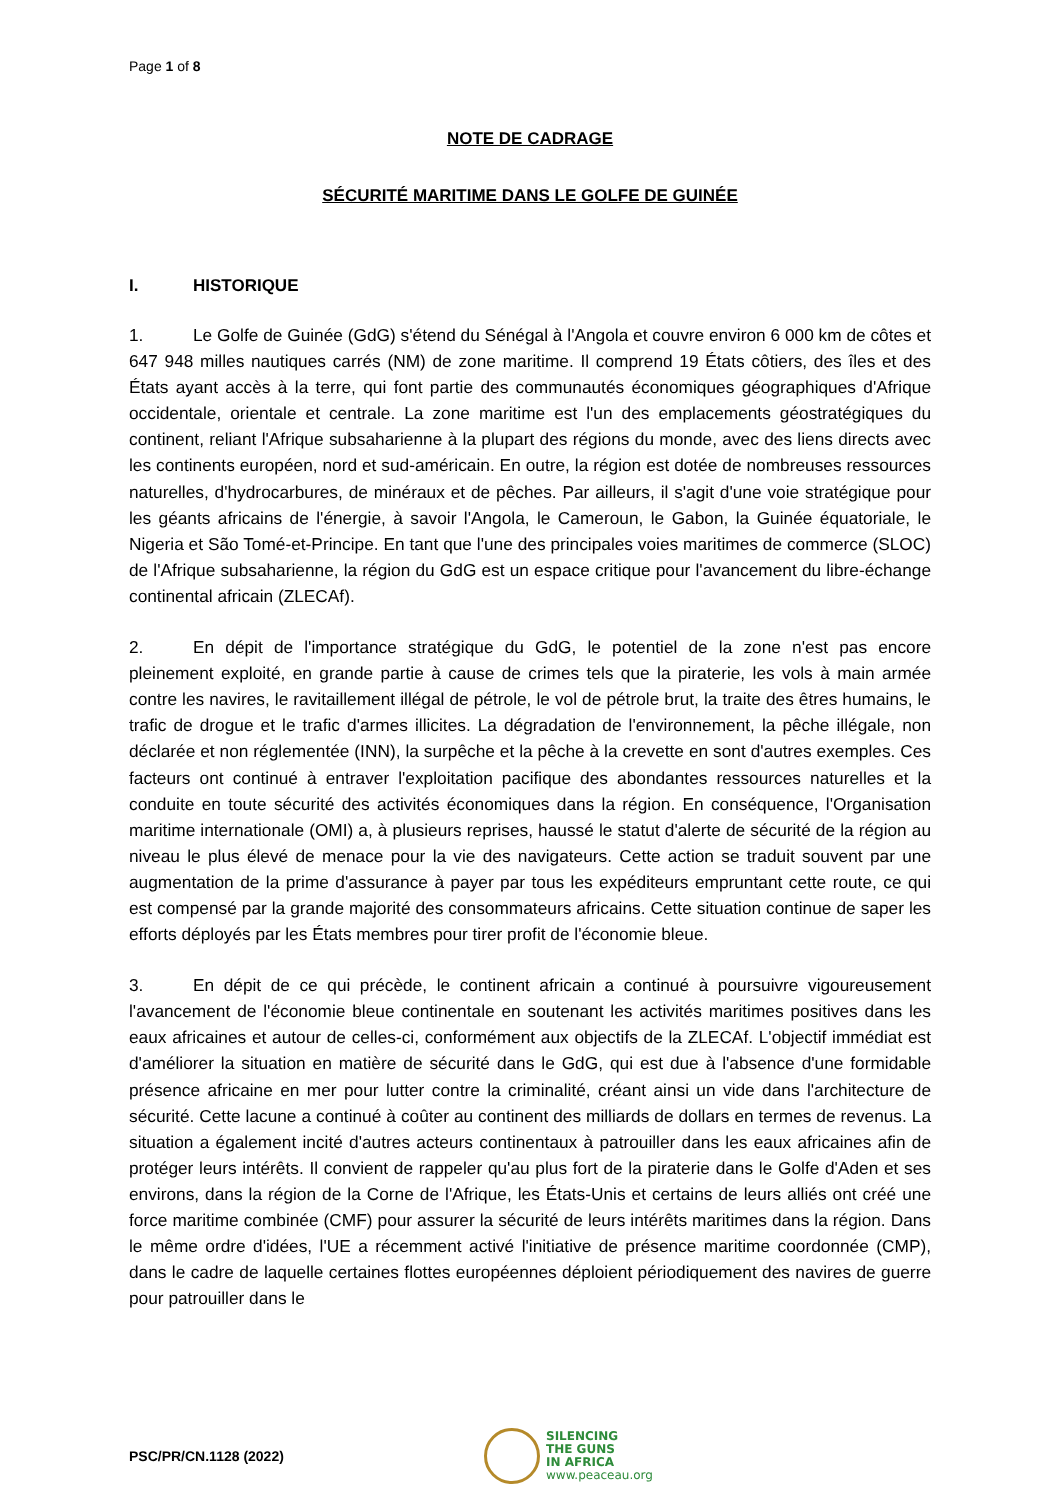Page 1 of 8
NOTE DE CADRAGE
SÉCURITÉ MARITIME DANS LE GOLFE DE GUINÉE
I. HISTORIQUE
1. Le Golfe de Guinée (GdG) s'étend du Sénégal à l'Angola et couvre environ 6 000 km de côtes et 647 948 milles nautiques carrés (NM) de zone maritime. Il comprend 19 États côtiers, des îles et des États ayant accès à la terre, qui font partie des communautés économiques géographiques d'Afrique occidentale, orientale et centrale. La zone maritime est l'un des emplacements géostratégiques du continent, reliant l'Afrique subsaharienne à la plupart des régions du monde, avec des liens directs avec les continents européen, nord et sud-américain. En outre, la région est dotée de nombreuses ressources naturelles, d'hydrocarbures, de minéraux et de pêches. Par ailleurs, il s'agit d'une voie stratégique pour les géants africains de l'énergie, à savoir l'Angola, le Cameroun, le Gabon, la Guinée équatoriale, le Nigeria et São Tomé-et-Principe. En tant que l'une des principales voies maritimes de commerce (SLOC) de l'Afrique subsaharienne, la région du GdG est un espace critique pour l'avancement du libre-échange continental africain (ZLECAf).
2. En dépit de l'importance stratégique du GdG, le potentiel de la zone n'est pas encore pleinement exploité, en grande partie à cause de crimes tels que la piraterie, les vols à main armée contre les navires, le ravitaillement illégal de pétrole, le vol de pétrole brut, la traite des êtres humains, le trafic de drogue et le trafic d'armes illicites. La dégradation de l'environnement, la pêche illégale, non déclarée et non réglementée (INN), la surpêche et la pêche à la crevette en sont d'autres exemples. Ces facteurs ont continué à entraver l'exploitation pacifique des abondantes ressources naturelles et la conduite en toute sécurité des activités économiques dans la région. En conséquence, l'Organisation maritime internationale (OMI) a, à plusieurs reprises, haussé le statut d'alerte de sécurité de la région au niveau le plus élevé de menace pour la vie des navigateurs. Cette action se traduit souvent par une augmentation de la prime d'assurance à payer par tous les expéditeurs empruntant cette route, ce qui est compensé par la grande majorité des consommateurs africains. Cette situation continue de saper les efforts déployés par les États membres pour tirer profit de l'économie bleue.
3. En dépit de ce qui précède, le continent africain a continué à poursuivre vigoureusement l'avancement de l'économie bleue continentale en soutenant les activités maritimes positives dans les eaux africaines et autour de celles-ci, conformément aux objectifs de la ZLECAf. L'objectif immédiat est d'améliorer la situation en matière de sécurité dans le GdG, qui est due à l'absence d'une formidable présence africaine en mer pour lutter contre la criminalité, créant ainsi un vide dans l'architecture de sécurité. Cette lacune a continué à coûter au continent des milliards de dollars en termes de revenus. La situation a également incité d'autres acteurs continentaux à patrouiller dans les eaux africaines afin de protéger leurs intérêts. Il convient de rappeler qu'au plus fort de la piraterie dans le Golfe d'Aden et ses environs, dans la région de la Corne de l'Afrique, les États-Unis et certains de leurs alliés ont créé une force maritime combinée (CMF) pour assurer la sécurité de leurs intérêts maritimes dans la région. Dans le même ordre d'idées, l'UE a récemment activé l'initiative de présence maritime coordonnée (CMP), dans le cadre de laquelle certaines flottes européennes déploient périodiquement des navires de guerre pour patrouiller dans le
PSC/PR/CN.1128 (2022)
SILENCING
THE GUNS
IN AFRICA
www.peaceau.org